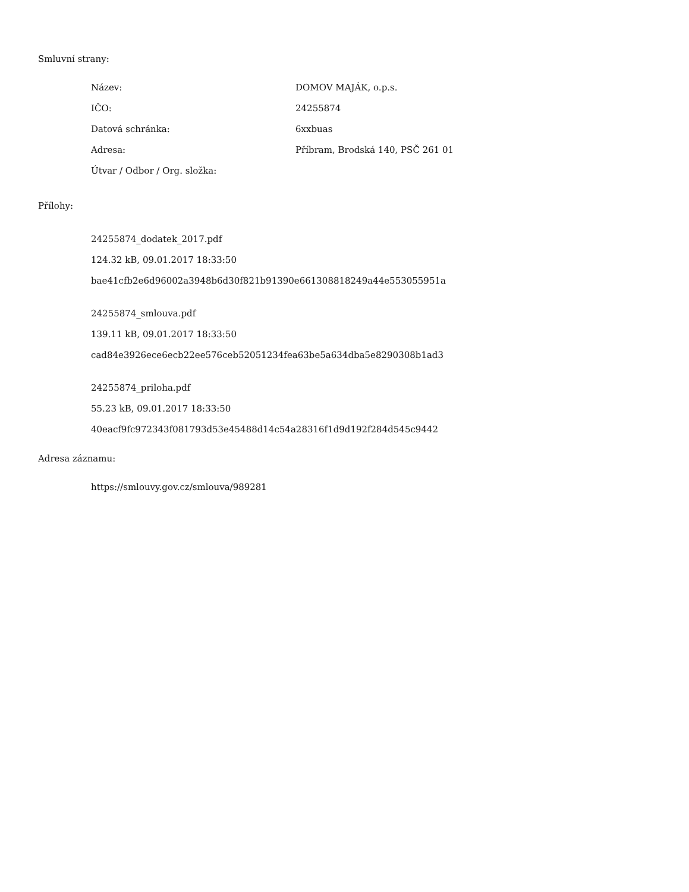Smluvní strany:
| Název: | DOMOV MAJÁK, o.p.s. |
| IČO: | 24255874 |
| Datová schránka: | 6xxbuas |
| Adresa: | Příbram, Brodská 140, PSČ 261 01 |
| Útvar / Odbor / Org. složka: | |
Přílohy:
24255874_dodatek_2017.pdf
124.32 kB, 09.01.2017 18:33:50
bae41cfb2e6d96002a3948b6d30f821b91390e661308818249a44e553055951a
24255874_smlouva.pdf
139.11 kB, 09.01.2017 18:33:50
cad84e3926ece6ecb22ee576ceb52051234fea63be5a634dba5e8290308b1ad3
24255874_priloha.pdf
55.23 kB, 09.01.2017 18:33:50
40eacf9fc972343f081793d53e45488d14c54a28316f1d9d192f284d545c9442
Adresa záznamu:
https://smlouvy.gov.cz/smlouva/989281